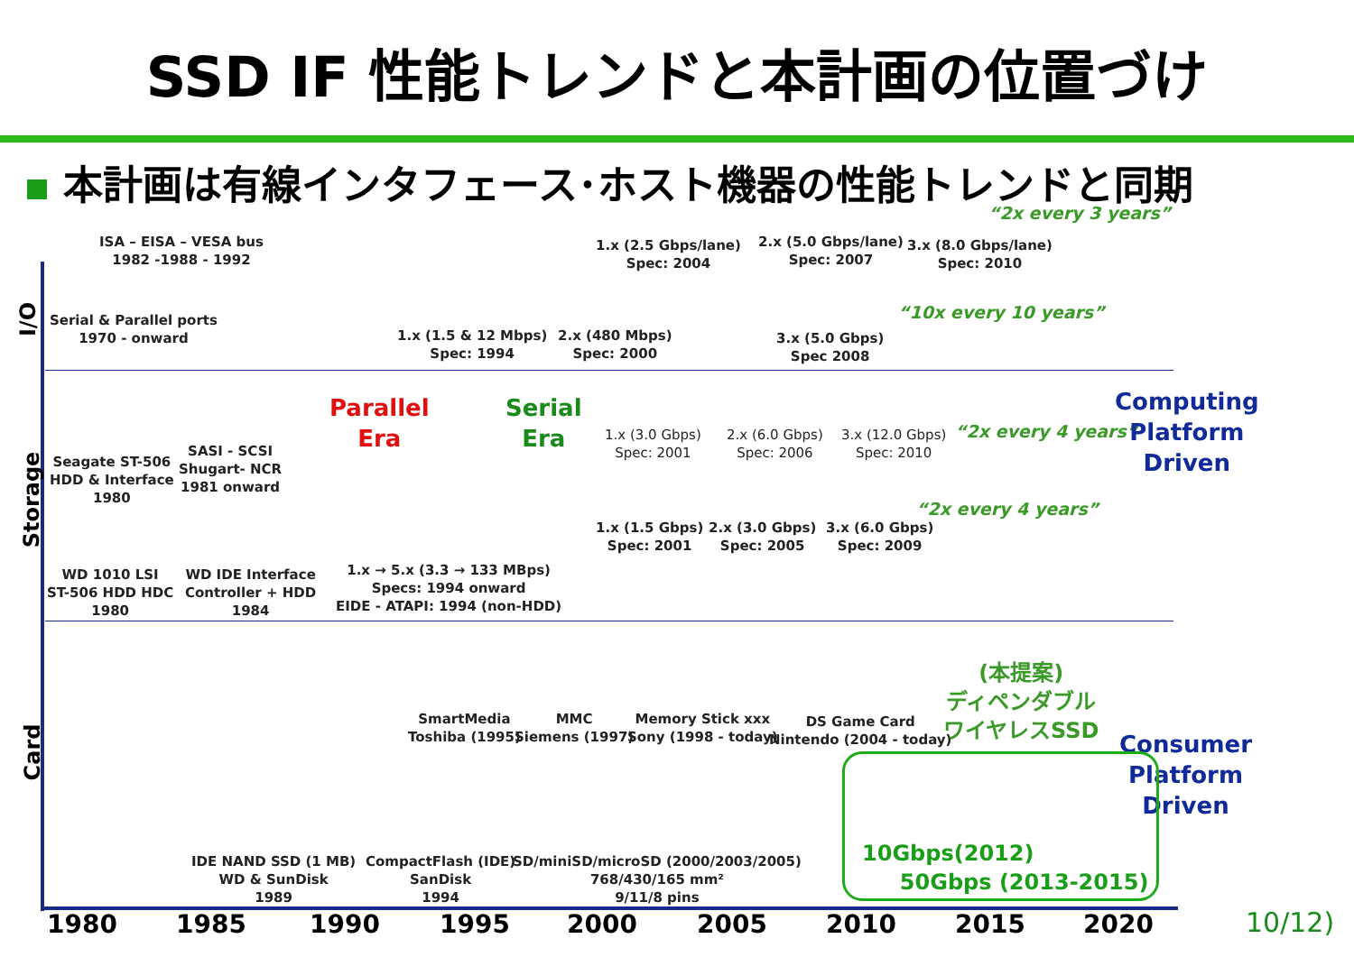SSD IF 性能トレンドと本計画の位置づけ
本計画は有線インタフェース･ホスト機器の性能トレンドと同期
I/O
Storage
Card
ISA – EISA – VESA bus
1982 -1988 - 1992
Serial & Parallel ports
1970 - onward
1.x (2.5 Gbps/lane)
Spec: 2004
2.x (5.0 Gbps/lane)
Spec: 2007
3.x (8.0 Gbps/lane)
Spec: 2010
“2x every 3 years”
1.x (1.5 & 12 Mbps)
Spec: 1994
2.x (480 Mbps)
Spec: 2000
3.x (5.0 Gbps)
Spec 2008
“10x every 10 years”
Seagate ST-506
HDD & Interface
1980
SASI - SCSI
Shugart- NCR
1981 onward
Parallel
Era
Serial
Era
1.x (3.0 Gbps)
Spec: 2001
2.x (6.0 Gbps)
Spec: 2006
3.x (12.0 Gbps)
Spec: 2010
“2x every 4 years”
1.x (1.5 Gbps)
Spec: 2001
2.x (3.0 Gbps)
Spec: 2005
3.x (6.0 Gbps)
Spec: 2009
“2x every 4 years”
Computing
Platform
Driven
WD 1010 LSI
ST-506 HDD HDC
1980
WD IDE Interface
Controller + HDD
1984
1.x → 5.x (3.3 → 133 MBps)
Specs: 1994 onward
EIDE - ATAPI: 1994 (non-HDD)
SmartMedia
Toshiba (1995)
MMC
Siemens (1997)
Memory Stick xxx
Sony (1998 - today)
DS Game Card
Nintendo (2004 - today)
(本提案)
ディペンダブル
ワイヤレスSSD
Consumer
Platform
Driven
10Gbps(2012)
50Gbps (2013-2015)
IDE NAND SSD (1 MB)
WD & SunDisk
1989
CompactFlash (IDE)
SanDisk
1994
SD/miniSD/microSD (2000/2003/2005)
768/430/165 mm²
9/11/8 pins
1980 1985 1990 1995 2000 2005 2010 2015 2020 10/12)